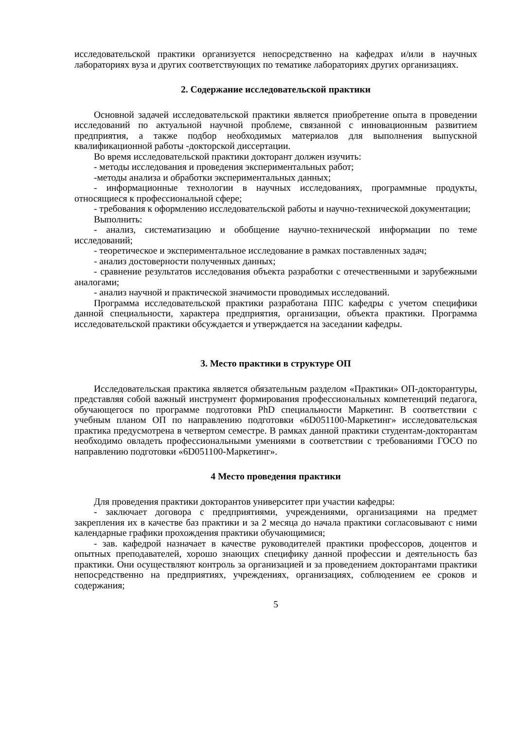исследовательской практики организуется непосредственно на кафедрах и/или в научных лабораториях вуза и других соответствующих по тематике лабораториях других организациях.
2. Содержание исследовательской практики
Основной задачей исследовательской практики является приобретение опыта в проведении исследований по актуальной научной проблеме, связанной с инновационным развитием предприятия, а также подбор необходимых материалов для выполнения выпускной квалификационной работы -докторской диссертации.
Во время исследовательской практики докторант должен изучить:
- методы исследования и проведения экспериментальных работ;
-методы анализа и обработки экспериментальных данных;
- информационные технологии в научных исследованиях, программные продукты, относящиеся к профессиональной сфере;
- требования к оформлению исследовательской работы и научно-технической документации;
Выполнить:
- анализ, систематизацию и обобщение научно-технической информации по теме исследований;
- теоретическое и экспериментальное исследование в рамках поставленных задач;
- анализ достоверности полученных данных;
- сравнение результатов исследования объекта разработки с отечественными и зарубежными аналогами;
- анализ научной и практической значимости проводимых исследований.
Программа исследовательской практики разработана ППС кафедры с учетом специфики данной специальности, характера предприятия, организации, объекта практики. Программа исследовательской практики обсуждается и утверждается на заседании кафедры.
3. Место практики в структуре ОП
Исследовательская практика является обязательным разделом «Практики» ОП-докторантуры, представляя собой важный инструмент формирования профессиональных компетенций педагога, обучающегося по программе подготовки PhD специальности Маркетинг. В соответствии с учебным планом ОП по направлению подготовки «6D051100-Маркетинг» исследовательская практика предусмотрена в четвертом семестре. В рамках данной практики студентам-докторантам необходимо овладеть профессиональными умениями в соответствии с требованиями ГОСО по направлению подготовки «6D051100-Маркетинг».
4 Место проведения практики
Для проведения практики докторантов университет при участии кафедры:
- заключает договора с предприятиями, учреждениями, организациями на предмет закрепления их в качестве баз практики и за 2 месяца до начала практики согласовывают с ними календарные графики прохождения практики обучающимися;
- зав. кафедрой назначает в качестве руководителей практики профессоров, доцентов и опытных преподавателей, хорошо знающих специфику данной профессии и деятельность баз практики. Они осуществляют контроль за организацией и за проведением докторантами практики непосредственно на предприятиях, учреждениях, организациях, соблюдением ее сроков и содержания;
5